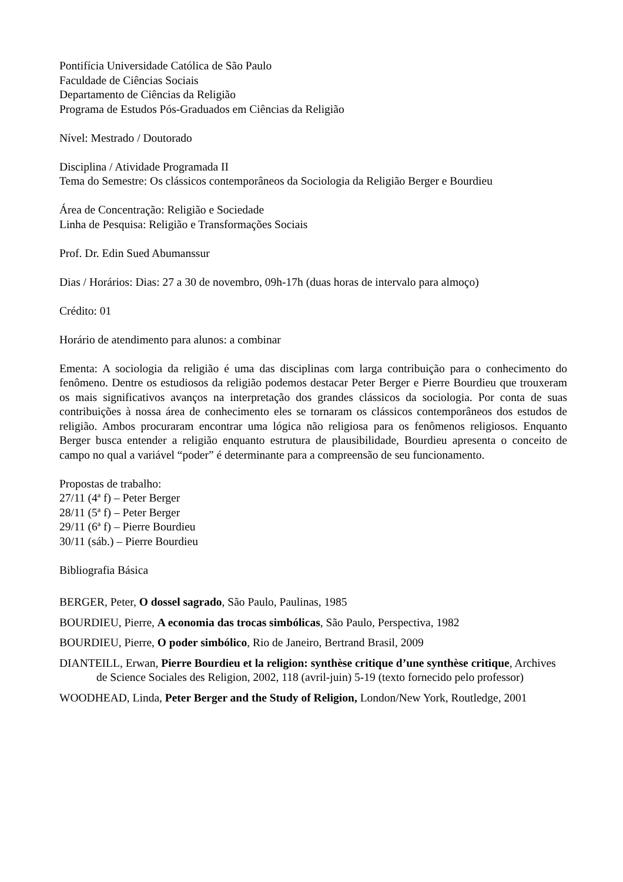Pontifícia Universidade Católica de São Paulo
Faculdade de Ciências Sociais
Departamento de Ciências da Religião
Programa de Estudos Pós-Graduados em Ciências da Religião
Nível: Mestrado / Doutorado
Disciplina / Atividade Programada II
Tema do Semestre: Os clássicos contemporâneos da Sociologia da Religião Berger e Bourdieu
Área de Concentração: Religião e Sociedade
Linha de Pesquisa: Religião e Transformações Sociais
Prof. Dr. Edin Sued Abumanssur
Dias / Horários: Dias: 27 a 30 de novembro, 09h-17h (duas horas de intervalo para almoço)
Crédito: 01
Horário de atendimento para alunos: a combinar
Ementa: A sociologia da religião é uma das disciplinas com larga contribuição para o conhecimento do fenômeno. Dentre os estudiosos da religião podemos destacar Peter Berger e Pierre Bourdieu que trouxeram os mais significativos avanços na interpretação dos grandes clássicos da sociologia. Por conta de suas contribuições à nossa área de conhecimento eles se tornaram os clássicos contemporâneos dos estudos de religião. Ambos procuraram encontrar uma lógica não religiosa para os fenômenos religiosos. Enquanto Berger busca entender a religião enquanto estrutura de plausibilidade, Bourdieu apresenta o conceito de campo no qual a variável “poder” é determinante para a compreensão de seu funcionamento.
Propostas de trabalho:
27/11 (4ª f) – Peter Berger
28/11 (5ª f) – Peter Berger
29/11 (6ª f) – Pierre Bourdieu
30/11 (sáb.) – Pierre Bourdieu
Bibliografia Básica
BERGER, Peter, O dossel sagrado, São Paulo, Paulinas, 1985
BOURDIEU, Pierre, A economia das trocas simbólicas, São Paulo, Perspectiva, 1982
BOURDIEU, Pierre, O poder simbólico, Rio de Janeiro, Bertrand Brasil, 2009
DIANTEILL, Erwan, Pierre Bourdieu et la religion: synthèse critique d’une synthèse critique, Archives de Science Sociales des Religion, 2002, 118 (avril-juin) 5-19 (texto fornecido pelo professor)
WOODHEAD, Linda, Peter Berger and the Study of Religion, London/New York, Routledge, 2001